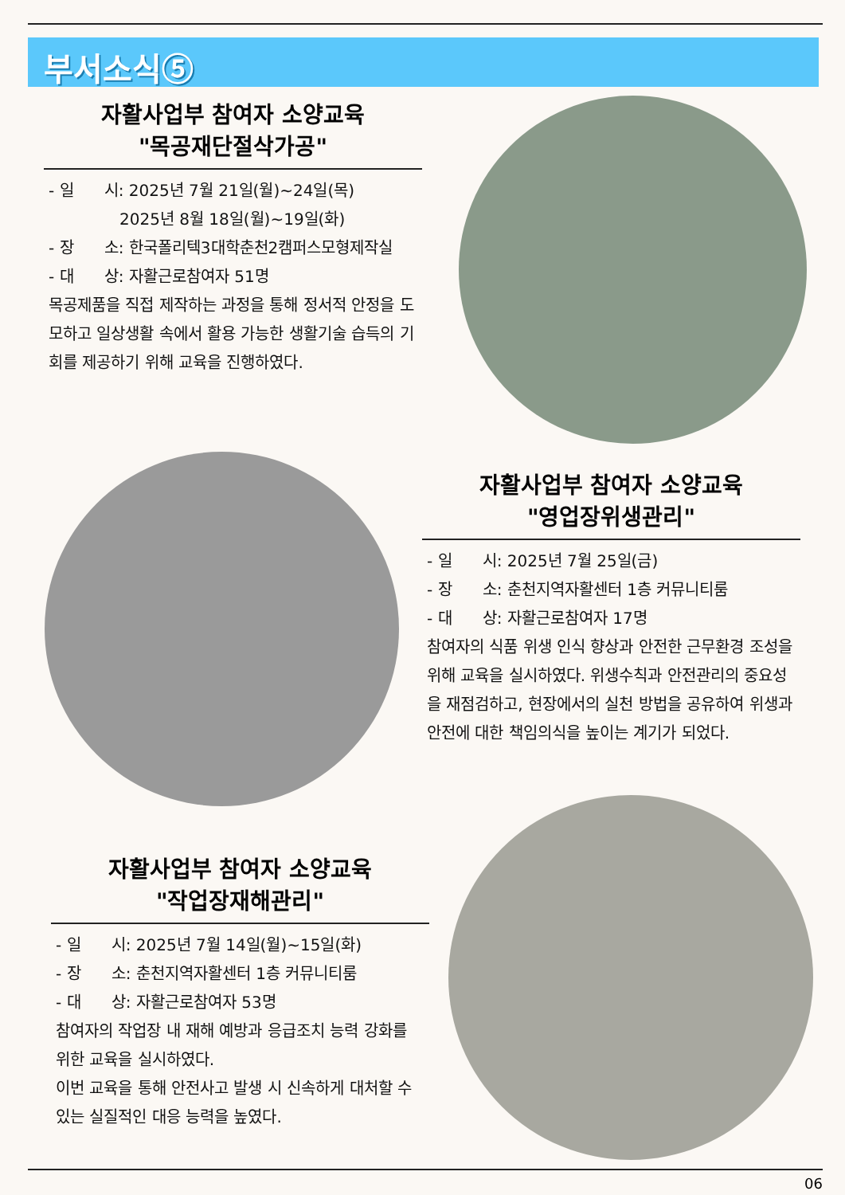부서소식⑤
자활사업부 참여자 소양교육
"목공재단절삭가공"
- 일 시: 2025년 7월 21일(월)~24일(목)
2025년 8월 18일(월)~19일(화)
- 장 소: 한국폴리텍3대학춘천2캠퍼스모형제작실
- 대 상: 자활근로참여자 51명
목공제품을 직접 제작하는 과정을 통해 정서적 안정을 도모하고 일상생활 속에서 활용 가능한 생활기술 습득의 기회를 제공하기 위해 교육을 진행하였다.
자활사업부 참여자 소양교육
"영업장위생관리"
- 일 시: 2025년 7월 25일(금)
- 장 소: 춘천지역자활센터 1층 커뮤니티룸
- 대 상: 자활근로참여자 17명
참여자의 식품 위생 인식 향상과 안전한 근무환경 조성을 위해 교육을 실시하였다. 위생수칙과 안전관리의 중요성을 재점검하고, 현장에서의 실천 방법을 공유하여 위생과 안전에 대한 책임의식을 높이는 계기가 되었다.
자활사업부 참여자 소양교육
"작업장재해관리"
- 일 시: 2025년 7월 14일(월)~15일(화)
- 장 소: 춘천지역자활센터 1층 커뮤니티룸
- 대 상: 자활근로참여자 53명
참여자의 작업장 내 재해 예방과 응급조치 능력 강화를 위한 교육을 실시하였다.
이번 교육을 통해 안전사고 발생 시 신속하게 대처할 수 있는 실질적인 대응 능력을 높였다.
06